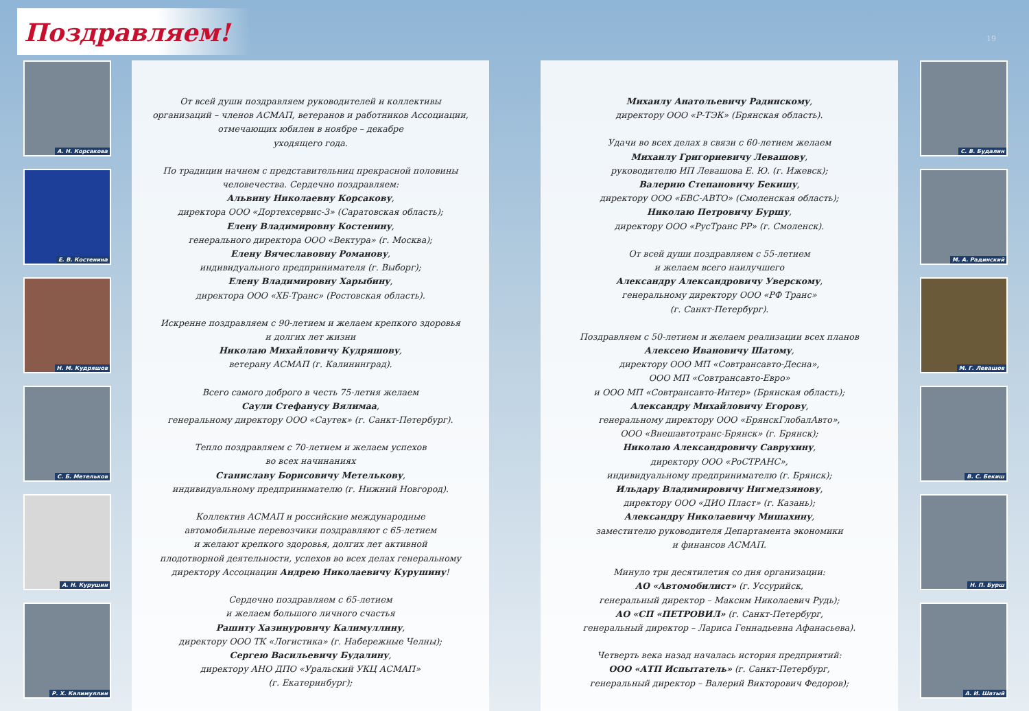Поздравляем!
19
А. Н. Корсакова
Е. В. Костенина
Н. М. Кудряшов
С. Б. Метельков
А. Н. Курушин
Р. Х. Калимуллин
От всей души поздравляем руководителей и коллективы
организаций – членов АСМАП, ветеранов и работников Ассоциации,
отмечающих юбилеи в ноябре – декабре
уходящего года.
По традиции начнем с представительниц прекрасной половины
человечества. Сердечно поздравляем:
Альвину Николаевну Корсакову,
директора ООО «Дортехсервис-3» (Саратовская область);
Елену Владимировну Костенину,
генерального директора ООО «Вектура» (г. Москва);
Елену Вячеславовну Романову,
индивидуального предпринимателя (г. Выборг);
Елену Владимировну Харыбину,
директора ООО «ХБ-Транс» (Ростовская область).
Искренне поздравляем с 90-летием и желаем крепкого здоровья
и долгих лет жизни
Николаю Михайловичу Кудряшову,
ветерану АСМАП (г. Калининград).
Всего самого доброго в честь 75-летия желаем
Саули Стефанусу Вялимаа,
генеральному директору ООО «Саутек» (г. Санкт-Петербург).
Тепло поздравляем с 70-летием и желаем успехов
во всех начинаниях
Станиславу Борисовичу Метелькову,
индивидуальному предпринимателю (г. Нижний Новгород).
Коллектив АСМАП и российские международные
автомобильные перевозчики поздравляют с 65-летием
и желают крепкого здоровья, долгих лет активной
плодотворной деятельности, успехов во всех делах генеральному
директору Ассоциации Андрею Николаевичу Курушину!
Сердечно поздравляем с 65-летием
и желаем большого личного счастья
Рашиту Хазинуровичу Калимуллину,
директору ООО ТК «Логистика» (г. Набережные Челны);
Сергею Васильевичу Будалину,
директору АНО ДПО «Уральский УКЦ АСМАП»
(г. Екатеринбург);
Михаилу Анатольевичу Радинскому,
директору ООО «Р-ТЭК» (Брянская область).
Удачи во всех делах в связи с 60-летием желаем
Михаилу Григориевичу Левашову,
руководителю ИП Левашова Е. Ю. (г. Ижевск);
Валерию Степановичу Бекишу,
директору ООО «БВС-АВТО» (Смоленская область);
Николаю Петровичу Буршу,
директору ООО «РусТранс РР» (г. Смоленск).
От всей души поздравляем с 55-летием
и желаем всего наилучшего
Александру Александровичу Уверскому,
генеральному директору ООО «РФ Транс»
(г. Санкт-Петербург).
Поздравляем с 50-летием и желаем реализации всех планов
Алексею Ивановичу Шатому,
директору ООО МП «Совтрансавто-Десна»,
ООО МП «Совтрансавто-Евро»
и ООО МП «Совтрансавто-Интер» (Брянская область);
Александру Михайловичу Егорову,
генеральному директору ООО «БрянскГлобалАвто»,
ООО «Внешавтотранс-Брянск» (г. Брянск);
Николаю Александровичу Саврухину,
директору ООО «РоСТРАНС»,
индивидуальному предпринимателю (г. Брянск);
Ильдару Владимировичу Нигмедзянову,
директору ООО «ДИО Пласт» (г. Казань);
Александру Николаевичу Мишахину,
заместителю руководителя Департамента экономики
и финансов АСМАП.
Минуло три десятилетия со дня организации:
АО «Автомобилист» (г. Уссурийск,
генеральный директор – Максим Николаевич Рудь);
АО «СП «ПЕТРОВИЛ» (г. Санкт-Петербург,
генеральный директор – Лариса Геннадьевна Афанасьева).
Четверть века назад началась история предприятий:
ООО «АТП Испытатель» (г. Санкт-Петербург,
генеральный директор – Валерий Викторович Федоров);
С. В. Будалин
М. А. Радинский
М. Г. Левашов
В. С. Бекиш
Н. П. Бурш
А. И. Шатый